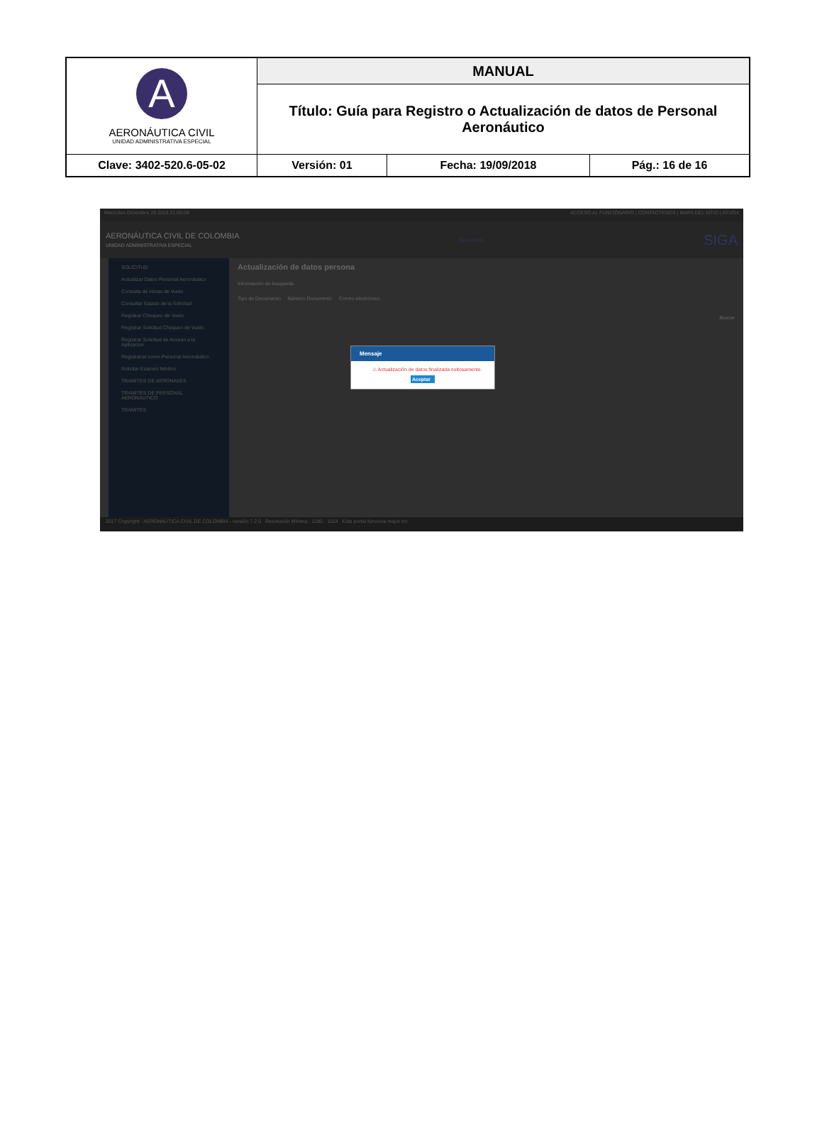| A AERONÁUTICA CIVIL UNIDAD ADMINISTRATIVA ESPECIAL | MANUAL | | |
| | Título: Guía para Registro o Actualización de datos de Personal Aeronáutico | | |
| Clave: 3402-520.6-05-02 | Versión: 01 | Fecha: 19/09/2018 | Pág.: 16 de 16 |
Miercoles Diciembre 26 2018 21:05:09 ACCESO AL FUNCIONARIO | CONTACTENOS | MAPA DEL SITIO | AYUDA
AERONÁUTICA CIVIL DE COLOMBIA
UNIDAD ADMINISTRATIVA ESPECIAL Bienvenido SIGA
SOLICITUD
Actualizar Datos Personal Aeronáutico
Consulta de Horas de Vuelo
Consultar Estado de la Solicitud
Registrar Chequeo de Vuelo
Registrar Solicitud Chequeo de Vuelo
Registrar Solicitud de Acceso a la Aplicacion
Registrarse como Personal Aeronáutico
Solicitar Examen Médico
TRAMITES DE AERONAVES
TRAMITES DE PERSONAL AERONAUTICO
TRÁMITES
Actualización de datos persona
Información de busqueda
Tipo de Documento Número Documento Correo electrónico
Buscar
2017 Copyright - AERONÁUTICA CIVIL DE COLOMBIA - versión 7.2.0 Resolución Mínima : 1280 - 1024 Este portal funciona mejor en:
Mensaje
⚠ Actualización de datos finalizada exitosamente.
Aceptar